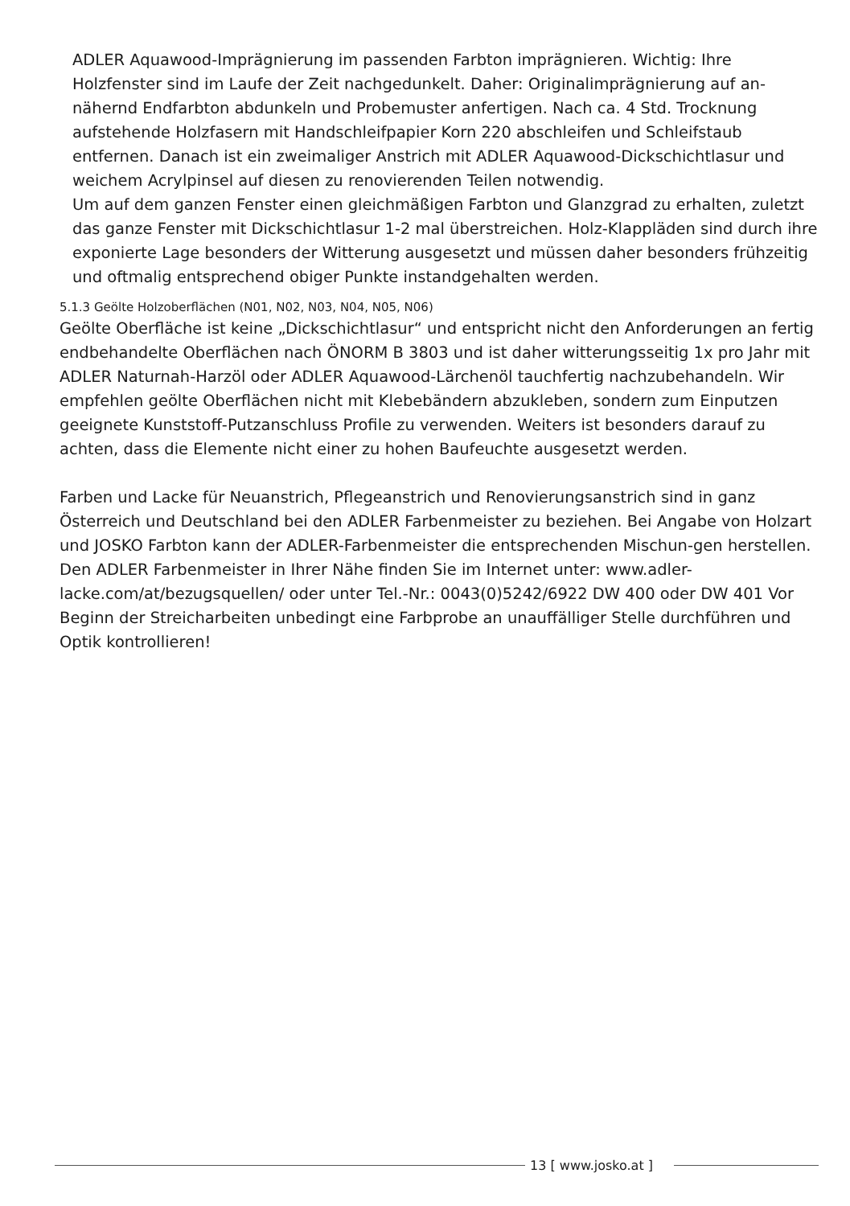ADLER Aquawood-Imprägnierung im passenden Farbton imprägnieren. Wichtig: Ihre Holzfenster sind im Laufe der Zeit nachgedunkelt. Daher: Originalimprägnierung auf an-nähernd Endfarbton abdunkeln und Probemuster anfertigen. Nach ca. 4 Std. Trocknung aufstehende Holzfasern mit Handschleifpapier Korn 220 abschleifen und Schleifstaub entfernen. Danach ist ein zweimaliger Anstrich mit ADLER Aquawood-Dickschichtlasur und weichem Acrylpinsel auf diesen zu renovierenden Teilen notwendig.
Um auf dem ganzen Fenster einen gleichmäßigen Farbton und Glanzgrad zu erhalten, zuletzt das ganze Fenster mit Dickschichtlasur 1-2 mal überstreichen. Holz-Klappläden sind durch ihre exponierte Lage besonders der Witterung ausgesetzt und müssen daher besonders frühzeitig und oftmalig entsprechend obiger Punkte instandgehalten werden.
5.1.3 Geölte Holzoberflächen (N01, N02, N03, N04, N05, N06)
Geölte Oberfläche ist keine „Dickschichtlasur“ und entspricht nicht den Anforderungen an fertig endbehandelte Oberflächen nach ÖNORM B 3803 und ist daher witterungsseitig 1x pro Jahr mit ADLER Naturnah-Harzöl oder ADLER Aquawood-Lärchenöl tauchfertig nachzubehandeln. Wir empfehlen geölte Oberflächen nicht mit Klebebändern abzukleben, sondern zum Einputzen geeignete Kunststoff-Putzanschluss Profile zu verwenden. Weiters ist besonders darauf zu achten, dass die Elemente nicht einer zu hohen Baufeuchte ausgesetzt werden.
Farben und Lacke für Neuanstrich, Pflegeanstrich und Renovierungsanstrich sind in ganz Österreich und Deutschland bei den ADLER Farbenmeister zu beziehen. Bei Angabe von Holzart und JOSKO Farbton kann der ADLER-Farbenmeister die entsprechenden Mischun-gen herstellen. Den ADLER Farbenmeister in Ihrer Nähe finden Sie im Internet unter: www.adler-lacke.com/at/bezugsquellen/ oder unter Tel.-Nr.: 0043(0)5242/6922 DW 400 oder DW 401 Vor Beginn der Streicharbeiten unbedingt eine Farbprobe an unauffälliger Stelle durchführen und Optik kontrollieren!
13 [ www.josko.at ]